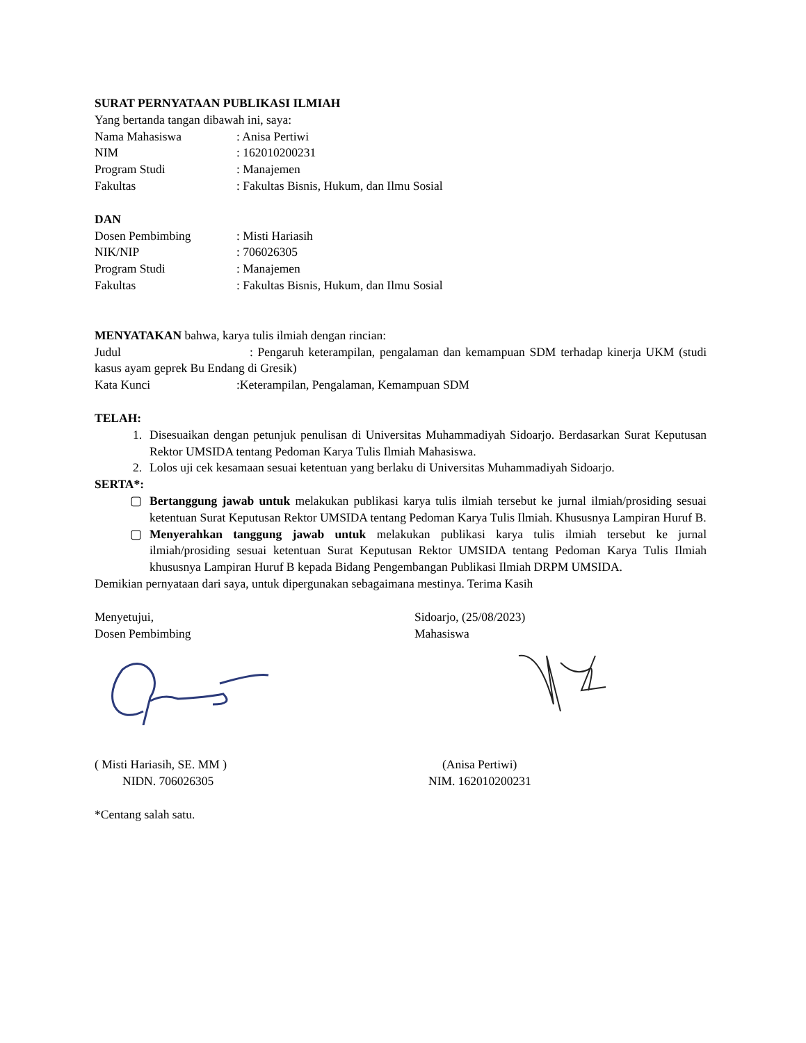SURAT PERNYATAAN PUBLIKASI ILMIAH
Yang bertanda tangan dibawah ini, saya:
Nama Mahasiswa: Anisa Pertiwi
NIM: 162010200231
Program Studi: Manajemen
Fakultas: Fakultas Bisnis, Hukum, dan Ilmu Sosial
DAN
Dosen Pembimbing: Misti Hariasih
NIK/NIP: 706026305
Program Studi: Manajemen
Fakultas: Fakultas Bisnis, Hukum, dan Ilmu Sosial
MENYATAKAN bahwa, karya tulis ilmiah dengan rincian:
Judul : Pengaruh keterampilan, pengalaman dan kemampuan SDM terhadap kinerja UKM (studi kasus ayam geprek Bu Endang di Gresik)
Kata Kunci:Keterampilan, Pengalaman, Kemampuan SDM
TELAH:
1. Disesuaikan dengan petunjuk penulisan di Universitas Muhammadiyah Sidoarjo. Berdasarkan Surat Keputusan Rektor UMSIDA tentang Pedoman Karya Tulis Ilmiah Mahasiswa.
2. Lolos uji cek kesamaan sesuai ketentuan yang berlaku di Universitas Muhammadiyah Sidoarjo.
SERTA*:
▢ Bertanggung jawab untuk melakukan publikasi karya tulis ilmiah tersebut ke jurnal ilmiah/prosiding sesuai ketentuan Surat Keputusan Rektor UMSIDA tentang Pedoman Karya Tulis Ilmiah. Khususnya Lampiran Huruf B.
▢ Menyerahkan tanggung jawab untuk melakukan publikasi karya tulis ilmiah tersebut ke jurnal ilmiah/prosiding sesuai ketentuan Surat Keputusan Rektor UMSIDA tentang Pedoman Karya Tulis Ilmiah khususnya Lampiran Huruf B kepada Bidang Pengembangan Publikasi Ilmiah DRPM UMSIDA.
Demikian pernyataan dari saya, untuk dipergunakan sebagaimana mestinya. Terima Kasih
Menyetujui,
Dosen Pembimbing
Sidoarjo, (25/08/2023)
Mahasiswa
( Misti Hariasih, SE. MM )
NIDN. 706026305
(Anisa Pertiwi)
NIM. 162010200231
*Centang salah satu.